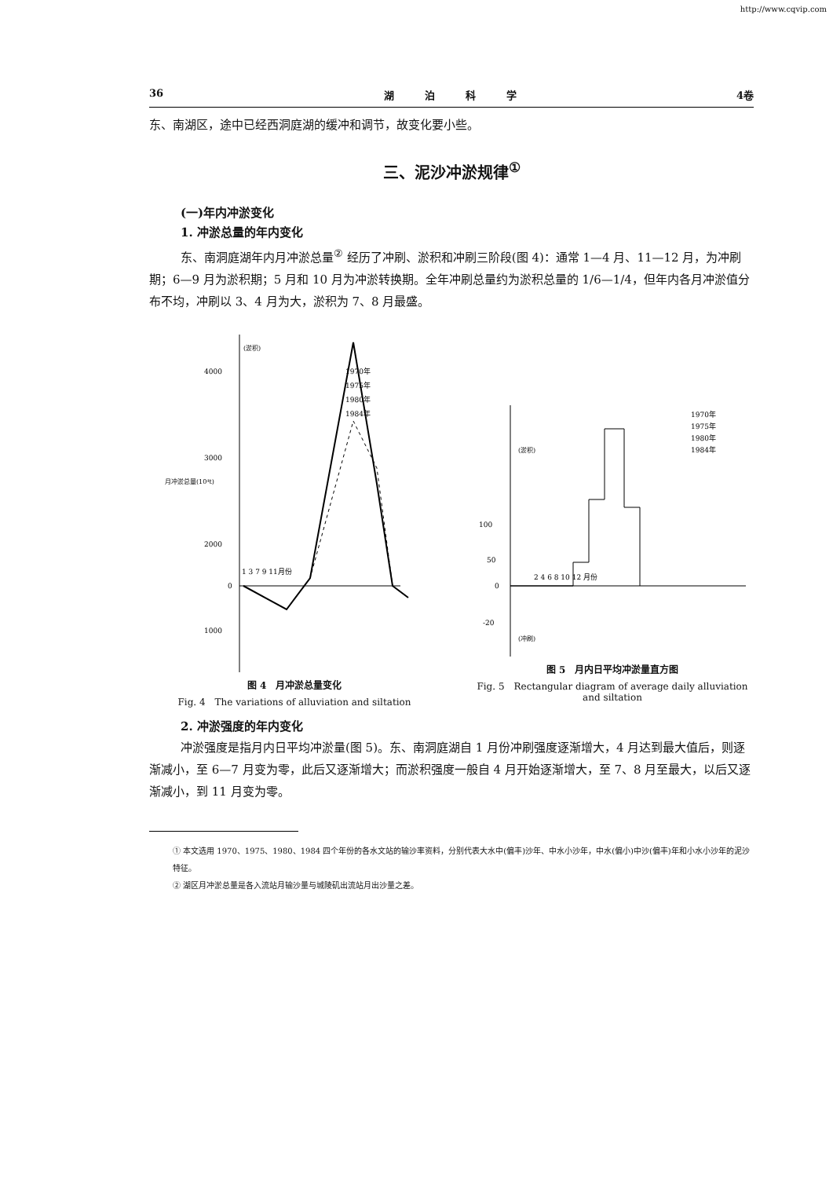http://www.cqvip.com
36 湖　　　泊　　　科　　　学 4卷
东、南湖区，途中已经西洞庭湖的缓冲和调节，故变化要小些。
三、泥沙冲淤规律<sup>①</sup>
(一)年内冲淤变化
1. 冲淤总量的年内变化
东、南洞庭湖年内月冲淤总量<sup>②</sup> 经历了冲刷、淤积和冲刷三阶段(图 4)：通常 1—4 月、11—12 月，为冲刷期；6—9 月为淤积期；5 月和 10 月为冲淤转换期。全年冲刷总量约为淤积总量的 1/6—1/4，但年内各月冲淤值分布不均，冲刷以 3、4 月为大，淤积为 7、8 月最盛。
4000
3000
2000
1000
0
(淤积)
月冲淤总量(10⁴t)
1 3 7 9 11月份
1970年
1975年
1980年
1984年
图 4　月冲淤总量变化
Fig. 4　The variations of alluviation and siltation
100
50
0
-20
(淤积)
(冲刷)
2 4 6 8 10 12 月份
1970年
1975年
1980年
1984年
图 5　月内日平均冲淤量直方图
Fig. 5　Rectangular diagram of average daily alluviation and siltation
2. 冲淤强度的年内变化
冲淤强度是指月内日平均冲淤量(图 5)。东、南洞庭湖自 1 月份冲刷强度逐渐增大，4 月达到最大值后，则逐渐减小，至 6—7 月变为零，此后又逐渐增大；而淤积强度一般自 4 月开始逐渐增大，至 7、8 月至最大，以后又逐渐减小，到 11 月变为零。
① 本文选用 1970、1975、1980、1984 四个年份的各水文站的输沙率资料，分别代表大水中(偏丰)沙年、中水小沙年，中水(偏小)中沙(偏丰)年和小水小沙年的泥沙特征。
② 湖区月冲淤总量是各入流站月输沙量与城陵矶出流站月出沙量之差。